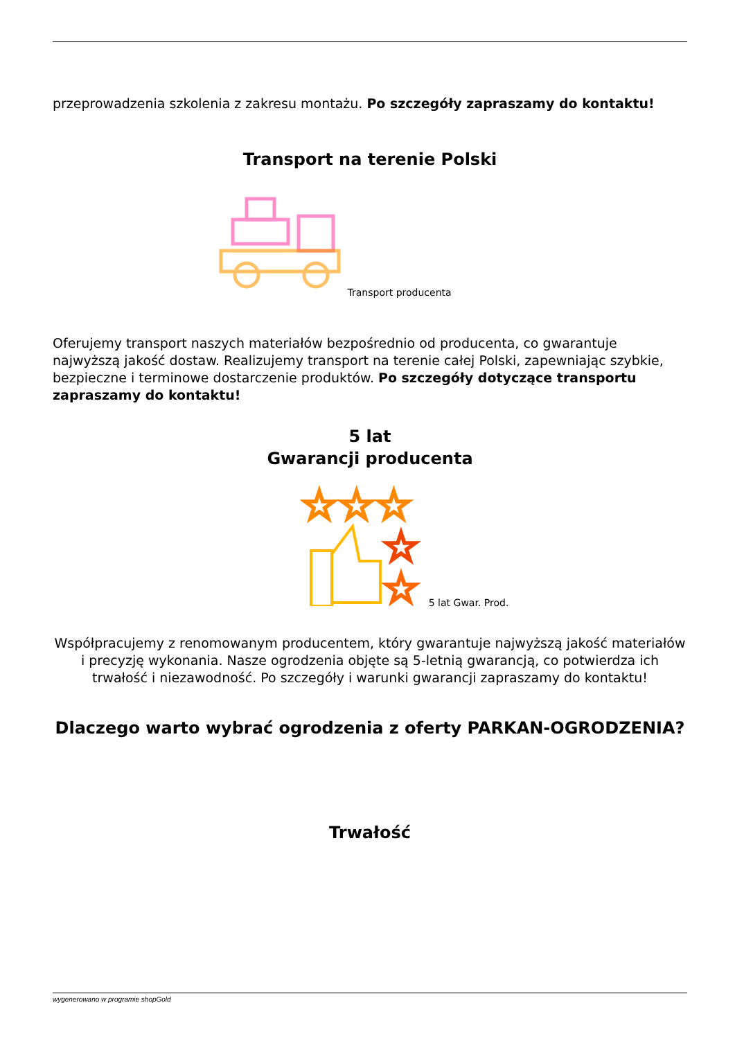przeprowadzenia szkolenia z zakresu montażu. Po szczegóły zapraszamy do kontaktu!
Transport na terenie Polski
Transport producenta
Oferujemy transport naszych materiałów bezpośrednio od producenta, co gwarantuje najwyższą jakość dostaw. Realizujemy transport na terenie całej Polski, zapewniając szybkie, bezpieczne i terminowe dostarczenie produktów. Po szczegóły dotyczące transportu zapraszamy do kontaktu!
5 lat
Gwarancji producenta
☆☆☆
☆
☆
5 lat Gwar. Prod.
Współpracujemy z renomowanym producentem, który gwarantuje najwyższą jakość materiałów i precyzję wykonania. Nasze ogrodzenia objęte są 5-letnią gwarancją, co potwierdza ich trwałość i niezawodność. Po szczegóły i warunki gwarancji zapraszamy do kontaktu!
Dlaczego warto wybrać ogrodzenia z oferty PARKAN-OGRODZENIA?
Trwałość
wygenerowano w programie shopGold